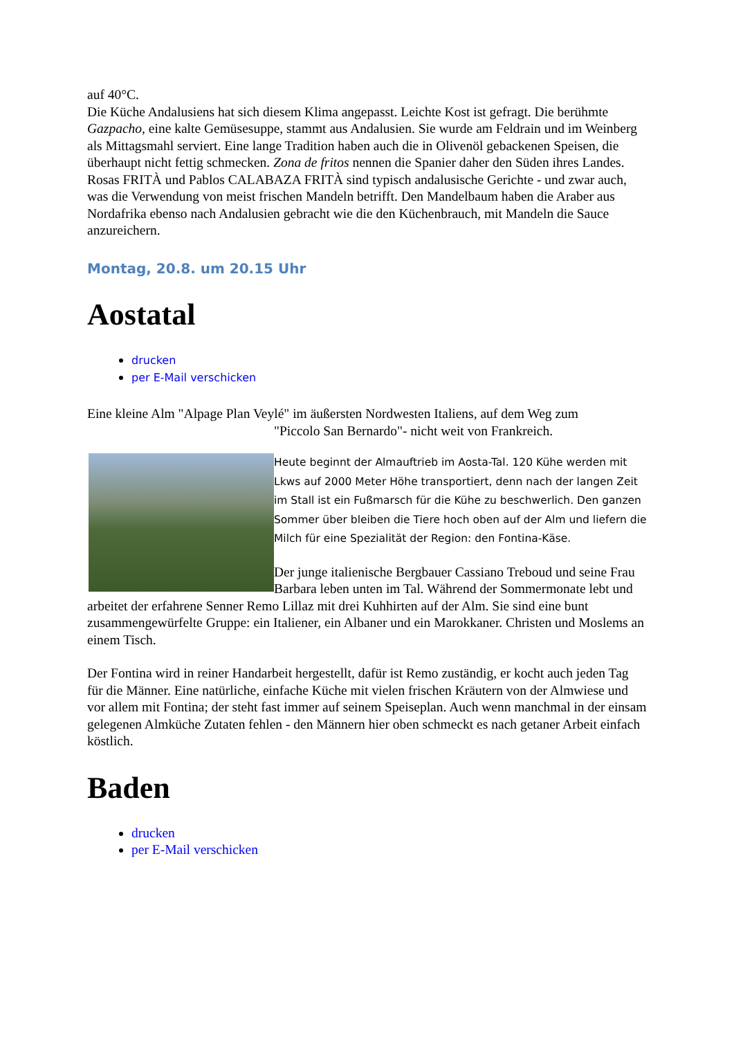auf 40°C.
Die Küche Andalusiens hat sich diesem Klima angepasst. Leichte Kost ist gefragt. Die berühmte Gazpacho, eine kalte Gemüsesuppe, stammt aus Andalusien. Sie wurde am Feldrain und im Weinberg als Mittagsmahl serviert. Eine lange Tradition haben auch die in Olivenöl gebackenen Speisen, die überhaupt nicht fettig schmecken. Zona de fritos nennen die Spanier daher den Süden ihres Landes. Rosas FRITÀ und Pablos CALABAZA FRITÀ sind typisch andalusische Gerichte - und zwar auch, was die Verwendung von meist frischen Mandeln betrifft. Den Mandelbaum haben die Araber aus Nordafrika ebenso nach Andalusien gebracht wie die den Küchenbrauch, mit Mandeln die Sauce anzureichern.
Montag, 20.8. um 20.15 Uhr
Aostatal
drucken
per E-Mail verschicken
Eine kleine Alm "Alpage Plan Veylé" im äußersten Nordwesten Italiens, auf dem Weg zum
"Piccolo San Bernardo"- nicht weit von Frankreich.
Heute beginnt der Almauftrieb im Aosta-Tal. 120 Kühe werden mit Lkws auf 2000 Meter Höhe transportiert, denn nach der langen Zeit im Stall ist ein Fußmarsch für die Kühe zu beschwerlich. Den ganzen Sommer über bleiben die Tiere hoch oben auf der Alm und liefern die Milch für eine Spezialität der Region: den Fontina-Käse.
Der junge italienische Bergbauer Cassiano Treboud und seine Frau Barbara leben unten im Tal. Während der Sommermonate lebt und arbeitet der erfahrene Senner Remo Lillaz mit drei Kuhhirten auf der Alm. Sie sind eine bunt zusammengewürfelte Gruppe: ein Italiener, ein Albaner und ein Marokkaner. Christen und Moslems an einem Tisch.
Der Fontina wird in reiner Handarbeit hergestellt, dafür ist Remo zuständig, er kocht auch jeden Tag für die Männer. Eine natürliche, einfache Küche mit vielen frischen Kräutern von der Almwiese und vor allem mit Fontina; der steht fast immer auf seinem Speiseplan. Auch wenn manchmal in der einsam gelegenen Almküche Zutaten fehlen - den Männern hier oben schmeckt es nach getaner Arbeit einfach köstlich.
Baden
drucken
per E-Mail verschicken